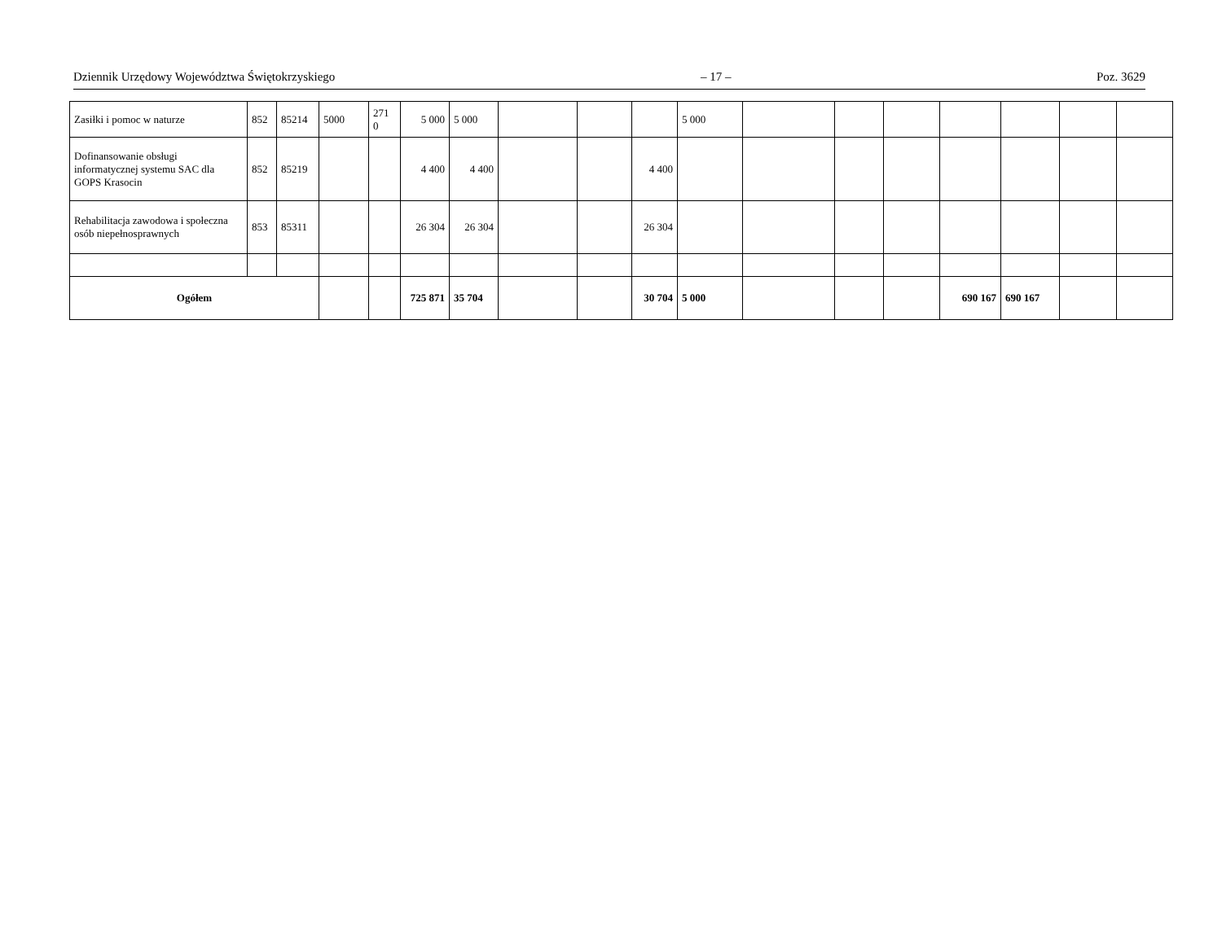Dziennik Urzędowy Województwa Świętokrzyskiego – 17 – Poz. 3629
| Zasiłki i pomoc w naturze | 852 | 85214 | 5000 | 271 0 | 5 000 | 5 000 | | | | 5 000 | | | | | | | |
| Dofinansowanie obsługi informatycznej systemu SAC dla GOPS Krasocin | 852 | 85219 | | | 4 400 | 4 400 | | | 4 400 | | | | | | | | |
| Rehabilitacja zawodowa i społeczna osób niepełnosprawnych | 853 | 85311 | | | 26 304 | 26 304 | | | 26 304 | | | | | | | | |
| Ogółem | | | | | 725 871 | 35 704 | | | 30 704 | 5 000 | | | | 690 167 | 690 167 | | |